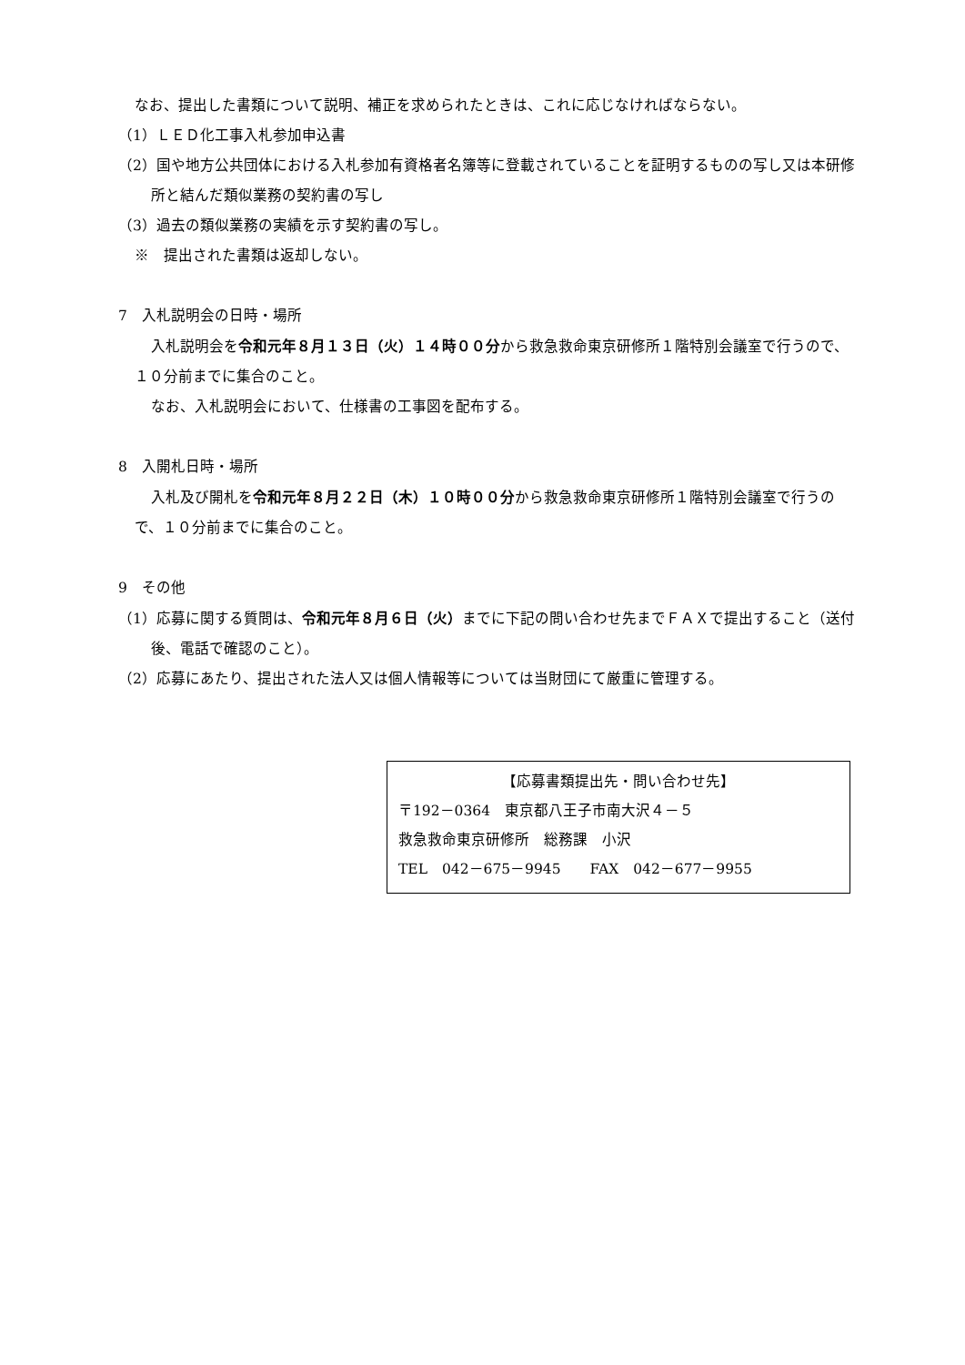なお、提出した書類について説明、補正を求められたときは、これに応じなければならない。
（1）ＬＥＤ化工事入札参加申込書
（2）国や地方公共団体における入札参加有資格者名簿等に登載されていることを証明するものの写し又は本研修所と結んだ類似業務の契約書の写し
（3）過去の類似業務の実績を示す契約書の写し。
※　提出された書類は返却しない。
7　入札説明会の日時・場所
入札説明会を令和元年８月１３日（火）１４時００分から救急救命東京研修所１階特別会議室で行うので、１０分前までに集合のこと。
なお、入札説明会において、仕様書の工事図を配布する。
8　入開札日時・場所
入札及び開札を令和元年８月２２日（木）１０時００分から救急救命東京研修所１階特別会議室で行うので、１０分前までに集合のこと。
9　その他
（1）応募に関する質問は、令和元年８月６日（火）までに下記の問い合わせ先までＦＡＸで提出すること（送付後、電話で確認のこと）。
（2）応募にあたり、提出された法人又は個人情報等については当財団にて厳重に管理する。
【応募書類提出先・問い合わせ先】
〒192－0364　東京都八王子市南大沢４－５
救急救命東京研修所　総務課　小沢
TEL　042－675－9945　　FAX　042－677－9955